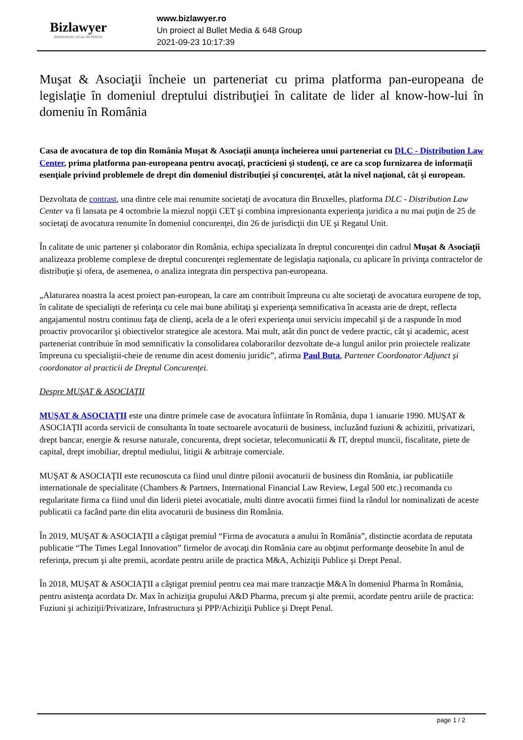Bizlawyer
ROMANIAN LEGAL BUSINESS
www.bizlawyer.ro
Un proiect al Bullet Media & 648 Group
2021-09-23 10:17:39
Muşat & Asociaţii încheie un parteneriat cu prima platforma pan-europeana de legislaţie în domeniul dreptului distribuţiei în calitate de lider al know-how-lui în domeniu în România
Casa de avocatura de top din România Muşat & Asociaţii anunţa încheierea unui parteneriat cu DLC - Distribution Law Center, prima platforma pan-europeana pentru avocaţi, practicieni şi studenţi, ce are ca scop furnizarea de informaţii esenţiale privind problemele de drept din domeniul distribuției și concurenței, atât la nivel naţional, cât şi european.
Dezvoltata de contrast, una dintre cele mai renumite societaţi de avocatura din Bruxelles, platforma DLC - Distribution Law Center va fi lansata pe 4 octombrie la miezul nopţii CET şi combina impresionanta experienţa juridica a nu mai puţin de 25 de societaţi de avocatura renumite în domeniul concurenţei, din 26 de jurisdicţii din UE şi Regatul Unit.
În calitate de unic partener şi colaborator din România, echipa specializata în dreptul concurenţei din cadrul Muşat & Asociaţii analizeaza probleme complexe de dreptul concurenţei reglementate de legislaţia naţionala, cu aplicare în privinţa contractelor de distribuţie şi ofera, de asemenea, o analiza integrata din perspectiva pan-europeana.
„Alaturarea noastra la acest proiect pan-european, la care am contribuit împreuna cu alte societaţi de avocatura europene de top, în calitate de specialişti de referinţa cu cele mai bune abilitaţi şi experienţa semnificativa în aceasta arie de drept, reflecta angajamentul nostru continuu faţa de clienţi, acela de a le oferi experienţa unui serviciu impecabil şi de a raspunde în mod proactiv provocarilor şi obiectivelor strategice ale acestora. Mai mult, atât din punct de vedere practic, cât şi academic, acest parteneriat contribuie în mod semnificativ la consolidarea colaborarilor dezvoltate de-a lungul anilor prin proiectele realizate împreuna cu specialiştii-cheie de renume din acest domeniu juridic”, afirma Paul Buta, Partener Coordonator Adjunct și coordonator al practicii de Dreptul Concurenței.
Despre MUŞAT & ASOCIAŢII
MUŞAT & ASOCIAŢII este una dintre primele case de avocatura înfiintate în România, dupa 1 ianuarie 1990. MUŞAT & ASOCIAŢII acorda servicii de consultanta în toate sectoarele avocaturii de business, incluzând fuziuni & achizitii, privatizari, drept bancar, energie & resurse naturale, concurenta, drept societar, telecomunicatii & IT, dreptul muncii, fiscalitate, piete de capital, drept imobiliar, dreptul mediului, litigii & arbitraje comerciale.
MUŞAT & ASOCIAŢII este recunoscuta ca fiind unul dintre pilonii avocaturii de business din România, iar publicatiile internationale de specialitate (Chambers & Partners, International Financial Law Review, Legal 500 etc.) recomanda cu regularitate firma ca fiind unul din liderii pietei avocatiale, multi dintre avocatii firmei fiind la rândul lor nominalizati de aceste publicatii ca facând parte din elita avocaturii de business din România.
În 2019, MUŞAT & ASOCIAŢII a câştigat premiul “Firma de avocatura a anului în România”, distinctie acordata de reputata publicatie “The Times Legal Innovation” firmelor de avocaţi din România care au obţinut performanţe deosebite în anul de referinţa, precum şi alte premii, acordate pentru ariile de practica M&A, Achiziţii Publice şi Drept Penal.
În 2018, MUŞAT & ASOCIAŢII a câştigat premiul pentru cea mai mare tranzacţie M&A în domeniul Pharma în România, pentru asistenţa acordata Dr. Max în achiziţia grupului A&D Pharma, precum şi alte premii, acordate pentru ariile de practica: Fuziuni şi achiziţii/Privatizare, Infrastructura şi PPP/Achiziţii Publice şi Drept Penal.
page 1 / 2